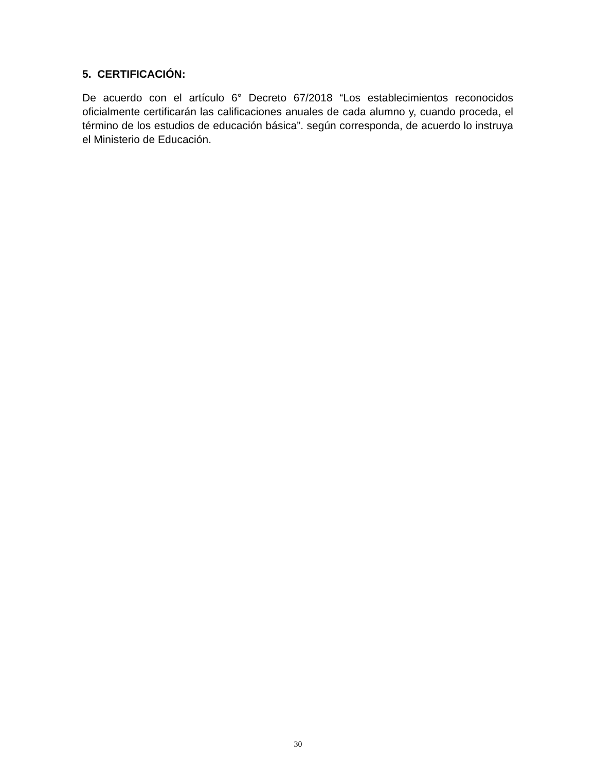5. CERTIFICACIÓN:
De acuerdo con el artículo 6° Decreto 67/2018 “Los establecimientos reconocidos oficialmente certificarán las calificaciones anuales de cada alumno y, cuando proceda, el término de los estudios de educación básica”. según corresponda, de acuerdo lo instruya el Ministerio de Educación.
30